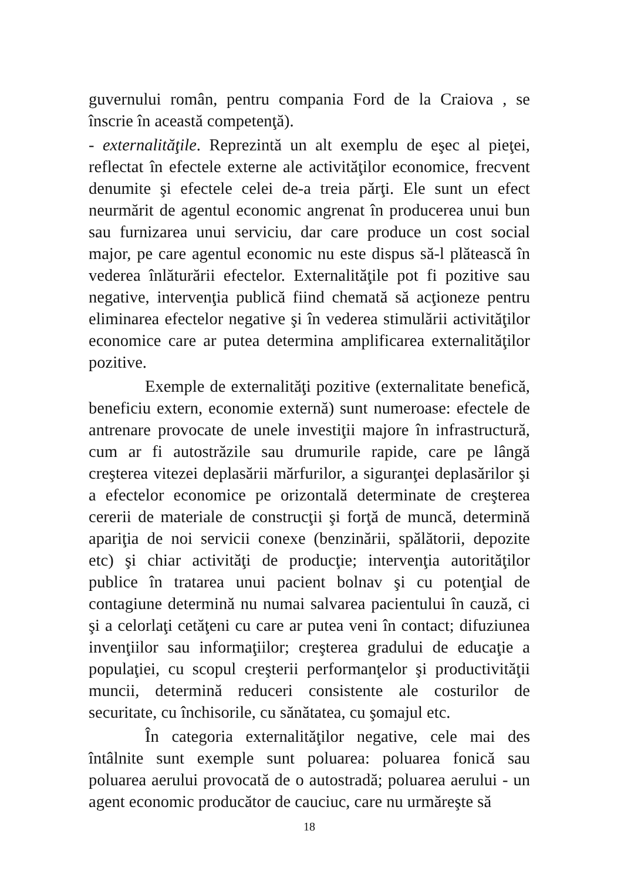guvernului român, pentru compania Ford de la Craiova , se înscrie în această competenţă).
- externalităţile. Reprezintă un alt exemplu de eşec al pieţei, reflectat în efectele externe ale activităţilor economice, frecvent denumite şi efectele celei de-a treia părţi. Ele sunt un efect neurmărit de agentul economic angrenat în producerea unui bun sau furnizarea unui serviciu, dar care produce un cost social major, pe care agentul economic nu este dispus să-l plătească în vederea înlăturării efectelor. Externalităţile pot fi pozitive sau negative, intervenţia publică fiind chemată să acţioneze pentru eliminarea efectelor negative şi în vederea stimulării activităţilor economice care ar putea determina amplificarea externalităţilor pozitive.
Exemple de externalităţi pozitive (externalitate benefică, beneficiu extern, economie externă) sunt numeroase: efectele de antrenare provocate de unele investiţii majore în infrastructură, cum ar fi autostrăzile sau drumurile rapide, care pe lângă creşterea vitezei deplasării mărfurilor, a siguranţei deplasărilor şi a efectelor economice pe orizontală determinate de creşterea cererii de materiale de construcţii şi forţă de muncă, determină apariţia de noi servicii conexe (benzinării, spălătorii, depozite etc) şi chiar activităţi de producţie; intervenţia autorităţilor publice în tratarea unui pacient bolnav şi cu potenţial de contagiune determină nu numai salvarea pacientului în cauză, ci şi a celorlaţi cetăţeni cu care ar putea veni în contact; difuziunea invenţiilor sau informaţiilor; creşterea gradului de educaţie a populaţiei, cu scopul creşterii performanţelor şi productivităţii muncii, determină reduceri consistente ale costurilor de securitate, cu închisorile, cu sănătatea, cu şomajul etc.
În categoria externalităţilor negative, cele mai des întâlnite sunt exemple sunt poluarea: poluarea fonică sau poluarea aerului provocată de o autostradă; poluarea aerului - un agent economic producător de cauciuc, care nu urmăreşte să
18